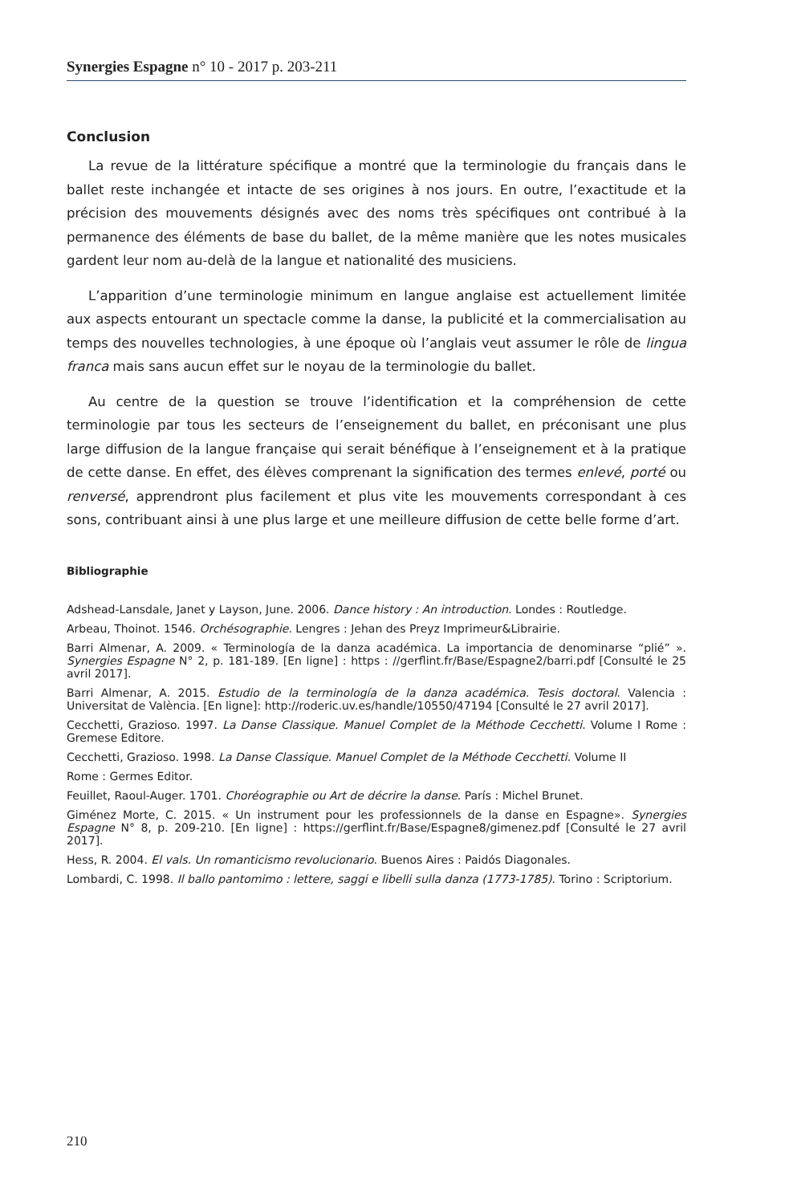Synergies Espagne n° 10 - 2017 p. 203-211
Conclusion
La revue de la littérature spécifique a montré que la terminologie du français dans le ballet reste inchangée et intacte de ses origines à nos jours. En outre, l’exactitude et la précision des mouvements désignés avec des noms très spécifiques ont contribué à la permanence des éléments de base du ballet, de la même manière que les notes musicales gardent leur nom au-delà de la langue et nationalité des musiciens.
L’apparition d’une terminologie minimum en langue anglaise est actuellement limitée aux aspects entourant un spectacle comme la danse, la publicité et la commercialisation au temps des nouvelles technologies, à une époque où l’anglais veut assumer le rôle de lingua franca mais sans aucun effet sur le noyau de la terminologie du ballet.
Au centre de la question se trouve l’identification et la compréhension de cette terminologie par tous les secteurs de l’enseignement du ballet, en préconisant une plus large diffusion de la langue française qui serait bénéfique à l’enseignement et à la pratique de cette danse. En effet, des élèves comprenant la signification des termes enlevé, porté ou renversé, apprendront plus facilement et plus vite les mouvements correspondant à ces sons, contribuant ainsi à une plus large et une meilleure diffusion de cette belle forme d’art.
Bibliographie
Adshead-Lansdale, Janet y Layson, June. 2006. Dance history : An introduction. Londes : Routledge.
Arbeau, Thoinot. 1546. Orchésographie. Lengres : Jehan des Preyz Imprimeur&Librairie.
Barri Almenar, A. 2009. « Terminología de la danza académica. La importancia de denominarse “plié” ». Synergies Espagne N° 2, p. 181-189. [En ligne] : https : //gerflint.fr/Base/Espagne2/barri.pdf [Consulté le 25 avril 2017].
Barri Almenar, A. 2015. Estudio de la terminología de la danza académica. Tesis doctoral. Valencia : Universitat de València. [En ligne]: http://roderic.uv.es/handle/10550/47194 [Consulté le 27 avril 2017].
Cecchetti, Grazioso. 1997. La Danse Classique. Manuel Complet de la Méthode Cecchetti. Volume I Rome : Gremese Editore.
Cecchetti, Grazioso. 1998. La Danse Classique. Manuel Complet de la Méthode Cecchetti. Volume II
Rome : Germes Editor.
Feuillet, Raoul-Auger. 1701. Choréographie ou Art de décrire la danse. París : Michel Brunet.
Giménez Morte, C. 2015. « Un instrument pour les professionnels de la danse en Espagne». Synergies Espagne N° 8, p. 209-210. [En ligne] : https://gerflint.fr/Base/Espagne8/gimenez.pdf [Consulté le 27 avril 2017].
Hess, R. 2004. El vals. Un romanticismo revolucionario. Buenos Aires : Paidós Diagonales.
Lombardi, C. 1998. Il ballo pantomimo : lettere, saggi e libelli sulla danza (1773-1785). Torino : Scriptorium.
210